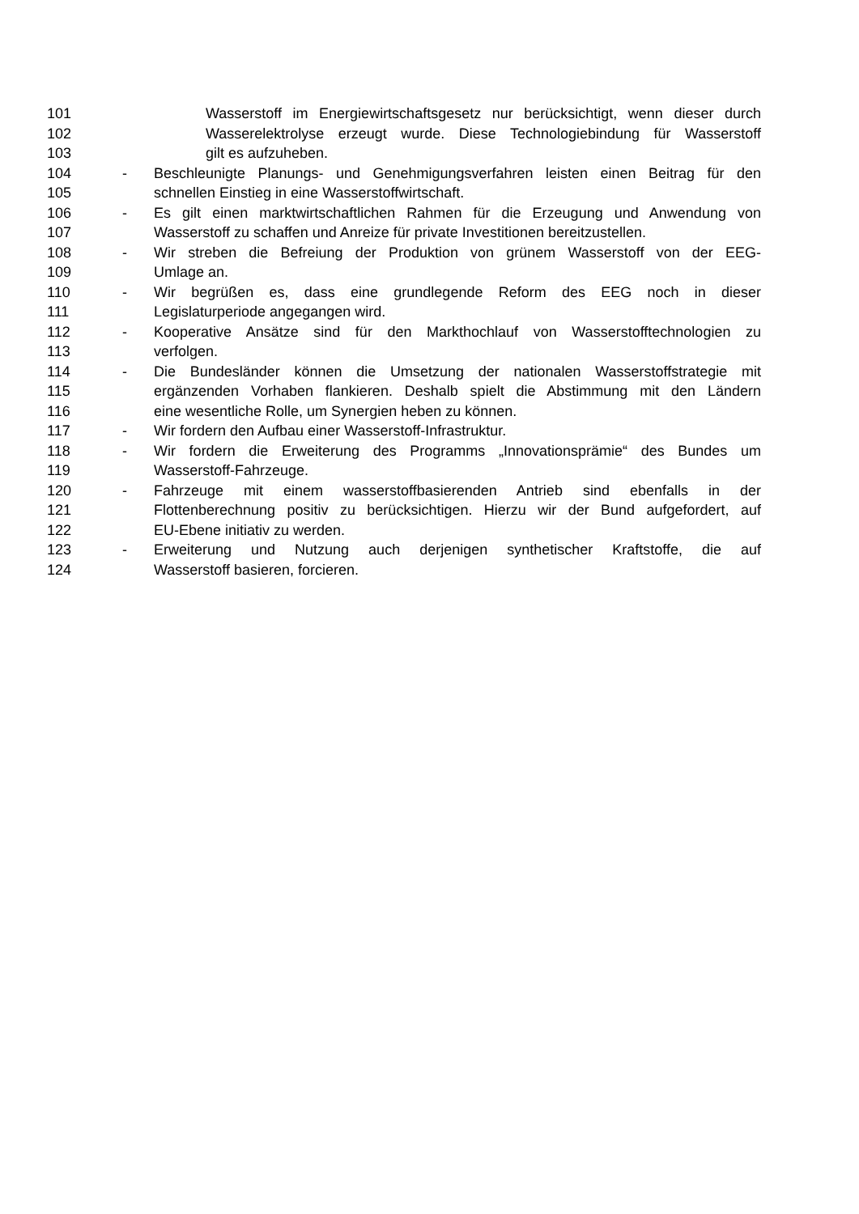101 Wasserstoff im Energiewirtschaftsgesetz nur berücksichtigt, wenn dieser durch
102 Wasserelektrolyse erzeugt wurde. Diese Technologiebindung für Wasserstoff
103 gilt es aufzuheben.
104 - Beschleunigte Planungs- und Genehmigungsverfahren leisten einen Beitrag für den
105 schnellen Einstieg in eine Wasserstoffwirtschaft.
106 - Es gilt einen marktwirtschaftlichen Rahmen für die Erzeugung und Anwendung von
107 Wasserstoff zu schaffen und Anreize für private Investitionen bereitzustellen.
108 - Wir streben die Befreiung der Produktion von grünem Wasserstoff von der EEG-
109 Umlage an.
110 - Wir begrüßen es, dass eine grundlegende Reform des EEG noch in dieser
111 Legislaturperiode angegangen wird.
112 - Kooperative Ansätze sind für den Markthochlauf von Wasserstofftechnologien zu
113 verfolgen.
114 - Die Bundesländer können die Umsetzung der nationalen Wasserstoffstrategie mit
115 ergänzenden Vorhaben flankieren. Deshalb spielt die Abstimmung mit den Ländern
116 eine wesentliche Rolle, um Synergien heben zu können.
117 - Wir fordern den Aufbau einer Wasserstoff-Infrastruktur.
118 - Wir fordern die Erweiterung des Programms „Innovationsprämie“ des Bundes um
119 Wasserstoff-Fahrzeuge.
120 - Fahrzeuge mit einem wasserstoffbasierenden Antrieb sind ebenfalls in der
121 Flottenberechnung positiv zu berücksichtigen. Hierzu wir der Bund aufgefordert, auf
122 EU-Ebene initiativ zu werden.
123 - Erweiterung und Nutzung auch derjenigen synthetischer Kraftstoffe, die auf
124 Wasserstoff basieren, forcieren.